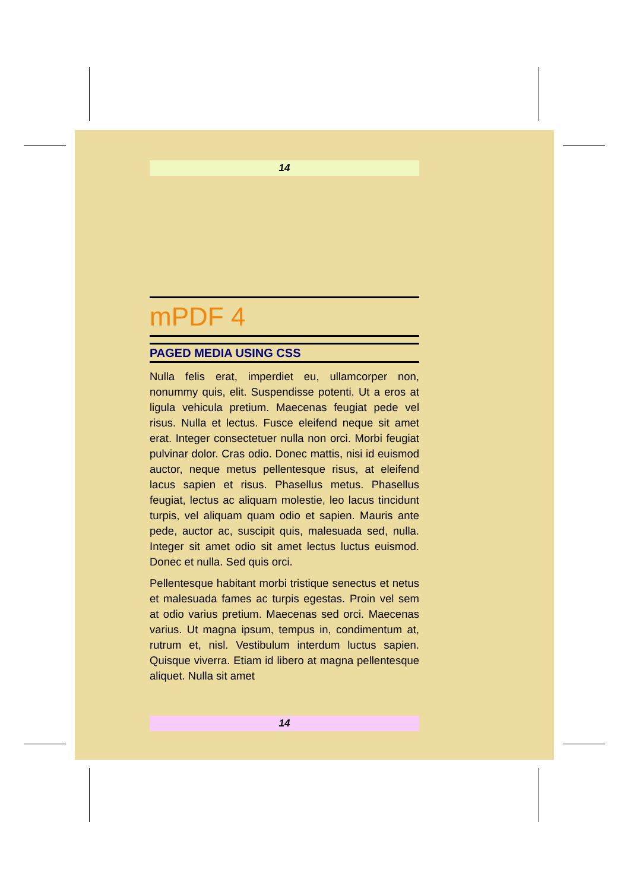14
mPDF 4
PAGED MEDIA USING CSS
Nulla felis erat, imperdiet eu, ullamcorper non, nonummy quis, elit. Suspendisse potenti. Ut a eros at ligula vehicula pretium. Maecenas feugiat pede vel risus. Nulla et lectus. Fusce eleifend neque sit amet erat. Integer consectetuer nulla non orci. Morbi feugiat pulvinar dolor. Cras odio. Donec mattis, nisi id euismod auctor, neque metus pellentesque risus, at eleifend lacus sapien et risus. Phasellus metus. Phasellus feugiat, lectus ac aliquam molestie, leo lacus tincidunt turpis, vel aliquam quam odio et sapien. Mauris ante pede, auctor ac, suscipit quis, malesuada sed, nulla. Integer sit amet odio sit amet lectus luctus euismod. Donec et nulla. Sed quis orci.
Pellentesque habitant morbi tristique senectus et netus et malesuada fames ac turpis egestas. Proin vel sem at odio varius pretium. Maecenas sed orci. Maecenas varius. Ut magna ipsum, tempus in, condimentum at, rutrum et, nisl. Vestibulum interdum luctus sapien. Quisque viverra. Etiam id libero at magna pellentesque aliquet. Nulla sit amet
14